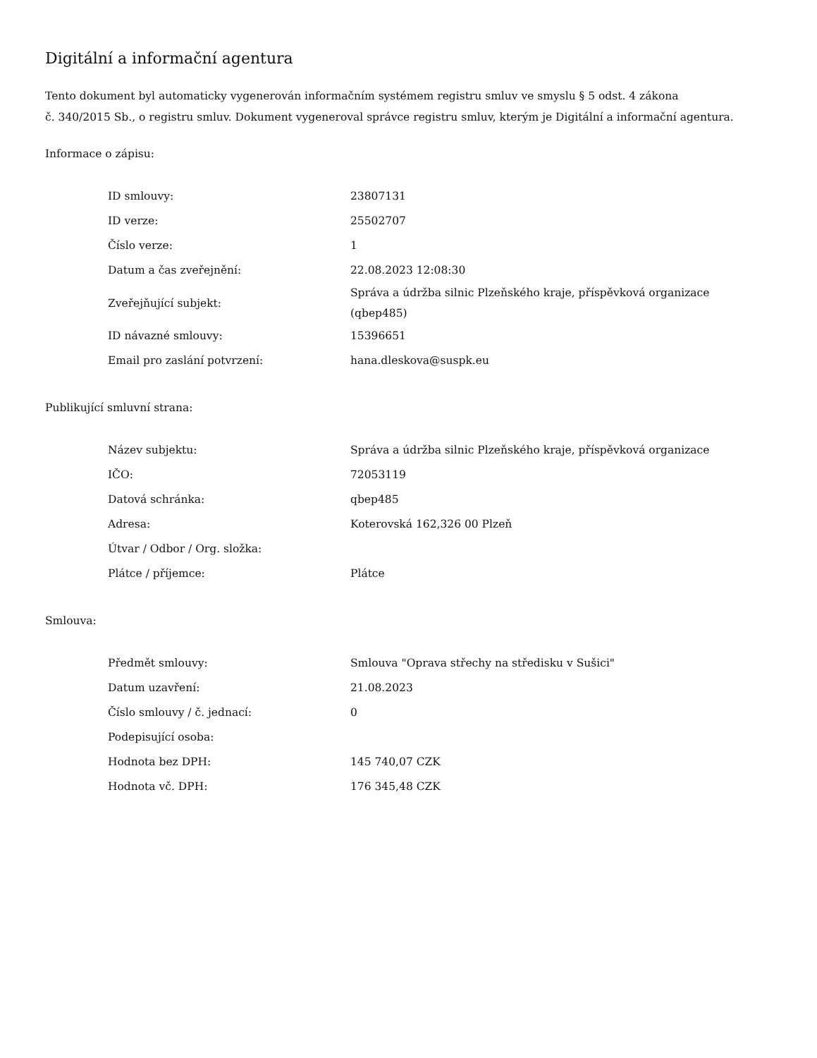Digitální a informační agentura
Tento dokument byl automaticky vygenerován informačním systémem registru smluv ve smyslu § 5 odst. 4 zákona
č. 340/2015 Sb., o registru smluv. Dokument vygeneroval správce registru smluv, kterým je Digitální a informační agentura.
Informace o zápisu:
| ID smlouvy: | 23807131 |
| ID verze: | 25502707 |
| Číslo verze: | 1 |
| Datum a čas zveřejnění: | 22.08.2023 12:08:30 |
| Zveřejňující subjekt: | Správa a údržba silnic Plzeňského kraje, příspěvková organizace (qbep485) |
| ID návazné smlouvy: | 15396651 |
| Email pro zaslání potvrzení: | hana.dleskova@suspk.eu |
Publikující smluvní strana:
| Název subjektu: | Správa a údržba silnic Plzeňského kraje, příspěvková organizace |
| IČO: | 72053119 |
| Datová schránka: | qbep485 |
| Adresa: | Koterovská 162,326 00 Plzeň |
| Útvar / Odbor / Org. složka: | |
| Plátce / příjemce: | Plátce |
Smlouva:
| Předmět smlouvy: | Smlouva "Oprava střechy na středisku v Sušici" |
| Datum uzavření: | 21.08.2023 |
| Číslo smlouvy / č. jednací: | 0 |
| Podepisující osoba: | |
| Hodnota bez DPH: | 145 740,07 CZK |
| Hodnota vč. DPH: | 176 345,48 CZK |